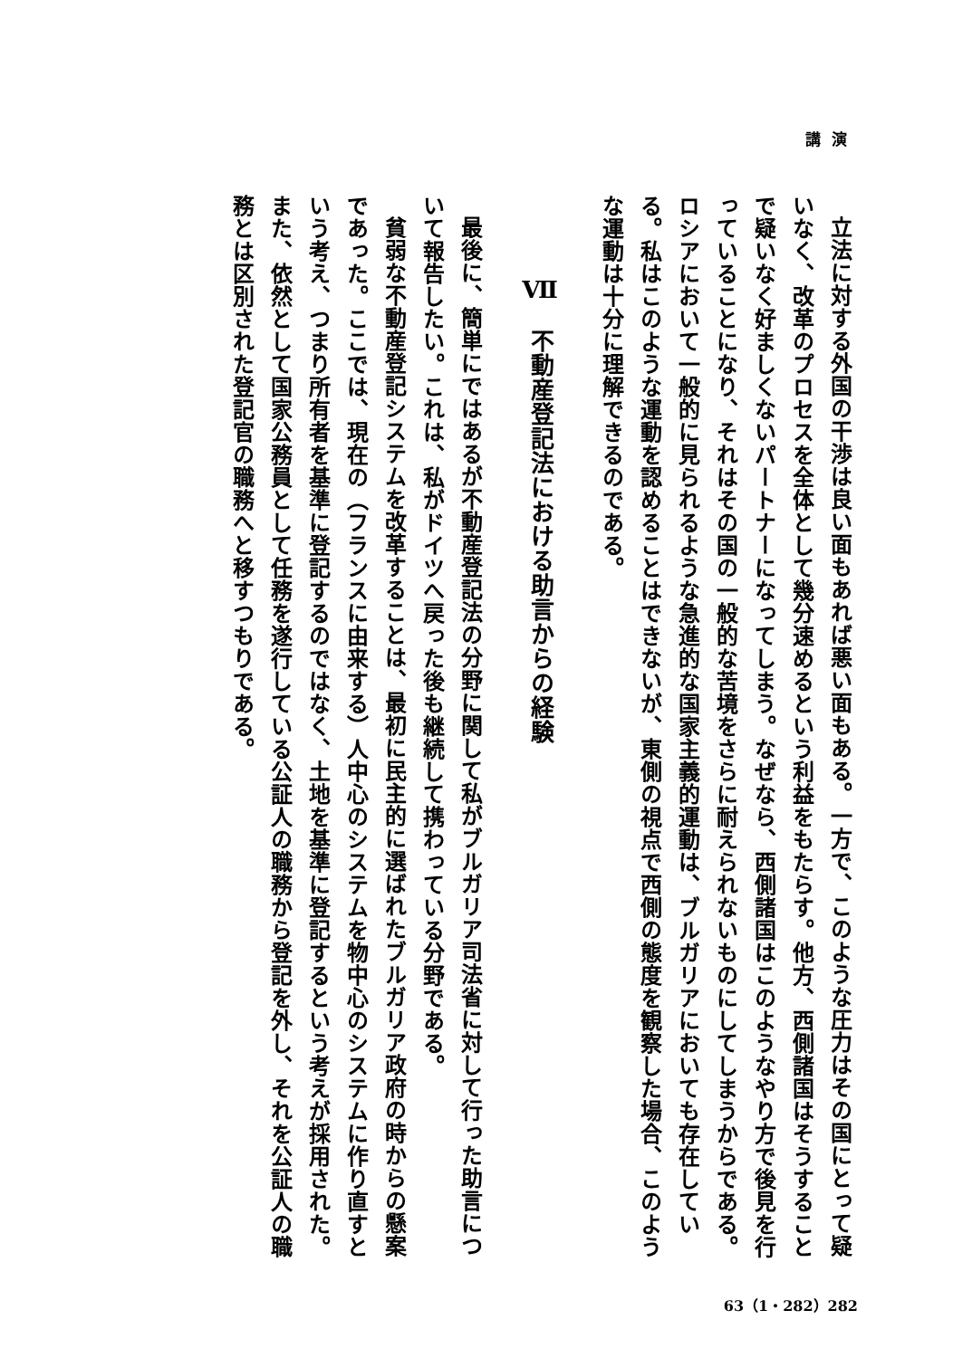講演
立法に対する外国の干渉は良い面もあれば悪い面もある。一方で、このような圧力はその国にとって疑いなく、改革のプロセスを全体として幾分速めるという利益をもたらす。他方、西側諸国はそうすることで疑いなく好ましくないパートナーになってしまう。なぜなら、西側諸国はこのようなやり方で後見を行っていることになり、それはその国の一般的な苦境をさらに耐えられないものにしてしまうからである。ロシアにおいて一般的に見られるような急進的な国家主義的運動は、ブルガリアにおいても存在している。私はこのような運動を認めることはできないが、東側の視点で西側の態度を観察した場合、このような運動は十分に理解できるのである。
Ⅶ　不動産登記法における助言からの経験
最後に、簡単にではあるが不動産登記法の分野に関して私がブルガリア司法省に対して行った助言について報告したい。これは、私がドイツへ戻った後も継続して携わっている分野である。
貧弱な不動産登記システムを改革することは、最初に民主的に選ばれたブルガリア政府の時からの懸案であった。ここでは、現在の（フランスに由来する）人中心のシステムを物中心のシステムに作り直すという考え、つまり所有者を基準に登記するのではなく、土地を基準に登記するという考えが採用された。また、依然として国家公務員として任務を遂行している公証人の職務から登記を外し、それを公証人の職務とは区別された登記官の職務へと移すつもりである。
63（1・282）282